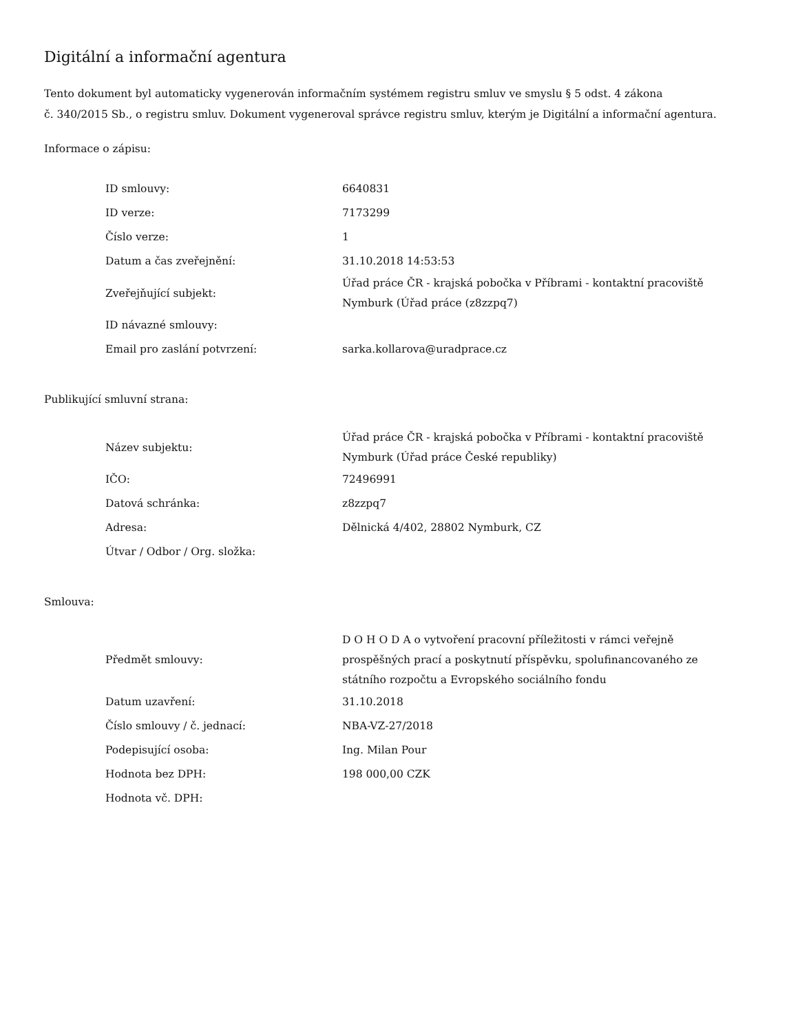Digitální a informační agentura
Tento dokument byl automaticky vygenerován informačním systémem registru smluv ve smyslu § 5 odst. 4 zákona
č. 340/2015 Sb., o registru smluv. Dokument vygeneroval správce registru smluv, kterým je Digitální a informační agentura.
Informace o zápisu:
| ID smlouvy: | 6640831 |
| ID verze: | 7173299 |
| Číslo verze: | 1 |
| Datum a čas zveřejnění: | 31.10.2018 14:53:53 |
| Zveřejňující subjekt: | Úřad práce ČR - krajská pobočka v Příbrami - kontaktní pracoviště Nymburk (Úřad práce (z8zzpq7) |
| ID návazné smlouvy: | |
| Email pro zaslání potvrzení: | sarka.kollarova@uradprace.cz |
Publikující smluvní strana:
| Název subjektu: | Úřad práce ČR - krajská pobočka v Příbrami - kontaktní pracoviště Nymburk (Úřad práce České republiky) |
| IČO: | 72496991 |
| Datová schránka: | z8zzpq7 |
| Adresa: | Dělnická 4/402, 28802 Nymburk, CZ |
| Útvar / Odbor / Org. složka: | |
Smlouva:
| Předmět smlouvy: | D O H O D A o vytvoření pracovní příležitosti v rámci veřejně prospěšných prací a poskytnutí příspěvku, spolufinancovaného ze státního rozpočtu a Evropského sociálního fondu |
| Datum uzavření: | 31.10.2018 |
| Číslo smlouvy / č. jednací: | NBA-VZ-27/2018 |
| Podepisující osoba: | Ing. Milan Pour |
| Hodnota bez DPH: | 198 000,00 CZK |
| Hodnota vč. DPH: | |